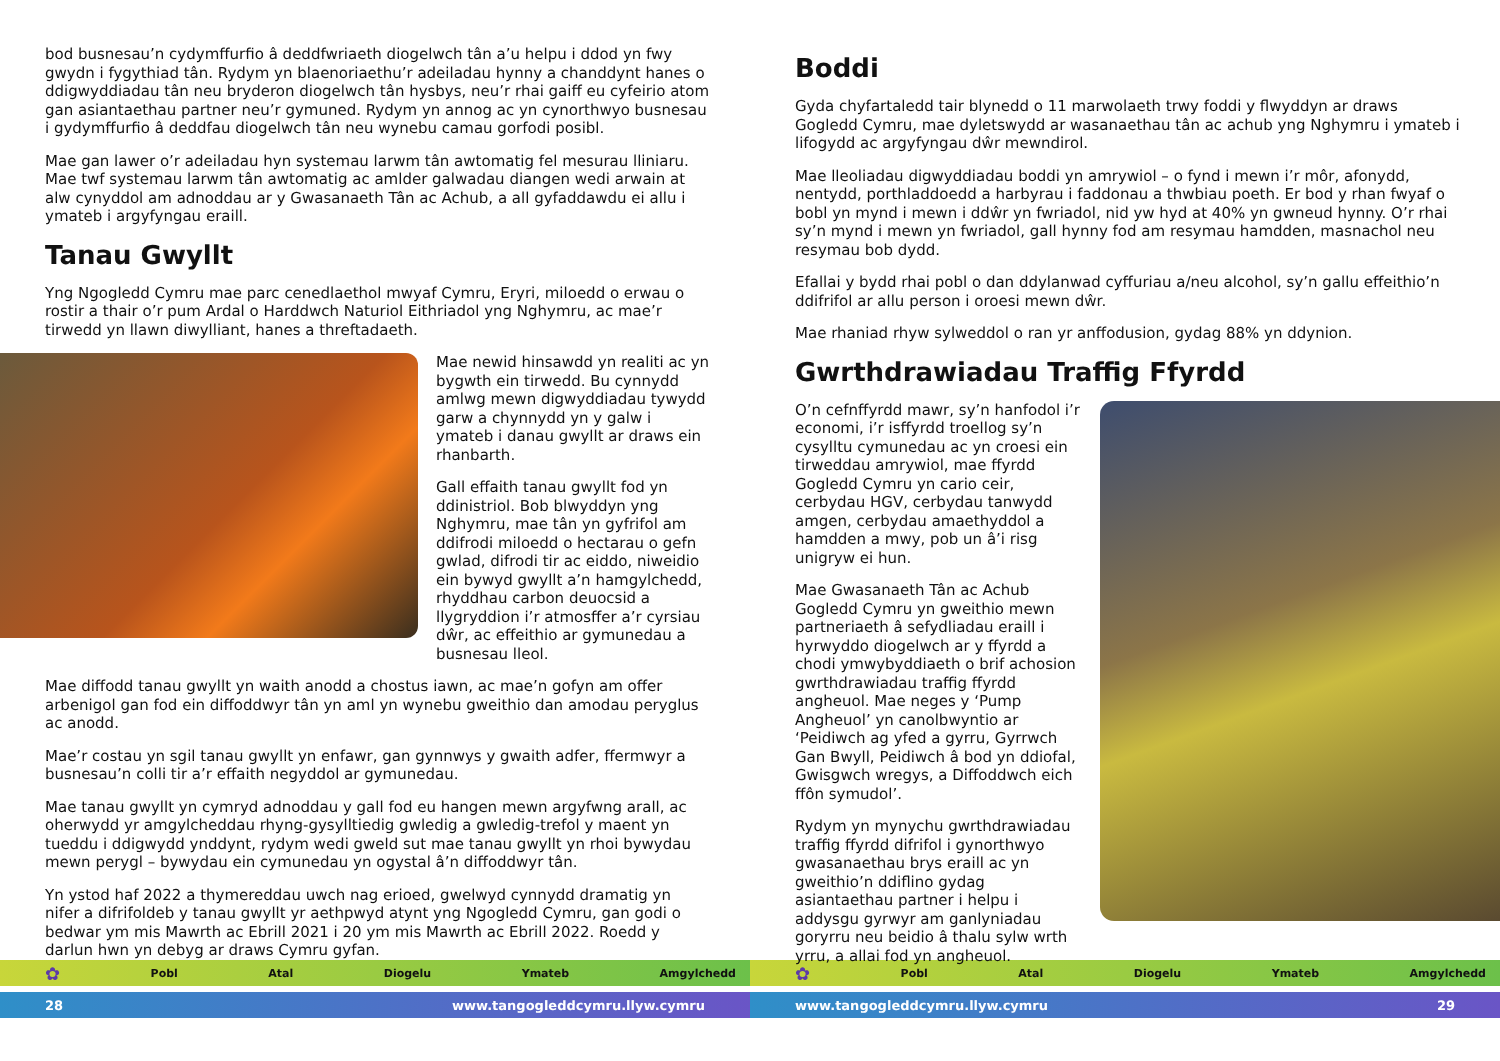bod busnesau’n cydymffurfio â deddfwriaeth diogelwch tân a’u helpu i ddod yn fwy gwydn i fygythiad tân. Rydym yn blaenoriaethu’r adeiladau hynny a chanddynt hanes o ddigwyddiadau tân neu bryderon diogelwch tân hysbys, neu’r rhai gaiff eu cyfeirio atom gan asiantaethau partner neu’r gymuned. Rydym yn annog ac yn cynorthwyo busnesau i gydymffurfio â deddfau diogelwch tân neu wynebu camau gorfodi posibl.
Mae gan lawer o’r adeiladau hyn systemau larwm tân awtomatig fel mesurau lliniaru. Mae twf systemau larwm tân awtomatig ac amlder galwadau diangen wedi arwain at alw cynyddol am adnoddau ar y Gwasanaeth Tân ac Achub, a all gyfaddawdu ei allu i ymateb i argyfyngau eraill.
Tanau Gwyllt
Yng Ngogledd Cymru mae parc cenedlaethol mwyaf Cymru, Eryri, miloedd o erwau o rostir a thair o’r pum Ardal o Harddwch Naturiol Eithriadol yng Nghymru, ac mae’r tirwedd yn llawn diwylliant, hanes a threftadaeth.
Mae newid hinsawdd yn realiti ac yn bygwth ein tirwedd. Bu cynnydd amlwg mewn digwyddiadau tywydd garw a chynnydd yn y galw i ymateb i danau gwyllt ar draws ein rhanbarth.
Gall effaith tanau gwyllt fod yn ddinistriol. Bob blwyddyn yng Nghymru, mae tân yn gyfrifol am ddifrodi miloedd o hectarau o gefn gwlad, difrodi tir ac eiddo, niweidio ein bywyd gwyllt a’n hamgylchedd, rhyddhau carbon deuocsid a llygryddion i’r atmosffer a’r cyrsiau dŵr, ac effeithio ar gymunedau a busnesau lleol.
Mae diffodd tanau gwyllt yn waith anodd a chostus iawn, ac mae’n gofyn am offer arbenigol gan fod ein diffoddwyr tân yn aml yn wynebu gweithio dan amodau peryglus ac anodd.
Mae’r costau yn sgil tanau gwyllt yn enfawr, gan gynnwys y gwaith adfer, ffermwyr a busnesau’n colli tir a’r effaith negyddol ar gymunedau.
Mae tanau gwyllt yn cymryd adnoddau y gall fod eu hangen mewn argyfwng arall, ac oherwydd yr amgylcheddau rhyng-gysylltiedig gwledig a gwledig-trefol y maent yn tueddu i ddigwydd ynddynt, rydym wedi gweld sut mae tanau gwyllt yn rhoi bywydau mewn perygl – bywydau ein cymunedau yn ogystal â’n diffoddwyr tân.
Yn ystod haf 2022 a thymereddau uwch nag erioed, gwelwyd cynnydd dramatig yn nifer a difrifoldeb y tanau gwyllt yr aethpwyd atynt yng Ngogledd Cymru, gan godi o bedwar ym mis Mawrth ac Ebrill 2021 i 20 ym mis Mawrth ac Ebrill 2022. Roedd y darlun hwn yn debyg ar draws Cymru gyfan.
Boddi
Gyda chyfartaledd tair blynedd o 11 marwolaeth trwy foddi y flwyddyn ar draws Gogledd Cymru, mae dyletswydd ar wasanaethau tân ac achub yng Nghymru i ymateb i lifogydd ac argyfyngau dŵr mewndirol.
Mae lleoliadau digwyddiadau boddi yn amrywiol – o fynd i mewn i’r môr, afonydd, nentydd, porthladdoedd a harbyrau i faddonau a thwbiau poeth. Er bod y rhan fwyaf o bobl yn mynd i mewn i ddŵr yn fwriadol, nid yw hyd at 40% yn gwneud hynny. O’r rhai sy’n mynd i mewn yn fwriadol, gall hynny fod am resymau hamdden, masnachol neu resymau bob dydd.
Efallai y bydd rhai pobl o dan ddylanwad cyffuriau a/neu alcohol, sy’n gallu effeithio’n ddifrifol ar allu person i oroesi mewn dŵr.
Mae rhaniad rhyw sylweddol o ran yr anffodusion, gydag 88% yn ddynion.
Gwrthdrawiadau Traffig Ffyrdd
O’n cefnffyrdd mawr, sy’n hanfodol i’r economi, i’r isffyrdd troellog sy’n cysylltu cymunedau ac yn croesi ein tirweddau amrywiol, mae ffyrdd Gogledd Cymru yn cario ceir, cerbydau HGV, cerbydau tanwydd amgen, cerbydau amaethyddol a hamdden a mwy, pob un â’i risg unigryw ei hun.
Mae Gwasanaeth Tân ac Achub Gogledd Cymru yn gweithio mewn partneriaeth â sefydliadau eraill i hyrwyddo diogelwch ar y ffyrdd a chodi ymwybyddiaeth o brif achosion gwrthdrawiadau traffig ffyrdd angheuol. Mae neges y ‘Pump Angheuol’ yn canolbwyntio ar ‘Peidiwch ag yfed a gyrru, Gyrrwch Gan Bwyll, Peidiwch â bod yn ddiofal, Gwisgwch wregys, a Diffoddwch eich ffôn symudol’.
Rydym yn mynychu gwrthdrawiadau traffig ffyrdd difrifol i gynorthwyo gwasanaethau brys eraill ac yn gweithio’n ddiflino gydag asiantaethau partner i helpu i addysgu gyrwyr am ganlyniadau goryrru neu beidio â thalu sylw wrth yrru, a allai fod yn angheuol.
✿ Pobl Atal Diogelu Ymateb Amgylchedd
✿ Pobl Atal Diogelu Ymateb Amgylchedd
28 www.tangogleddcymru.llyw.cymru www.tangogleddcymru.llyw.cymru 29